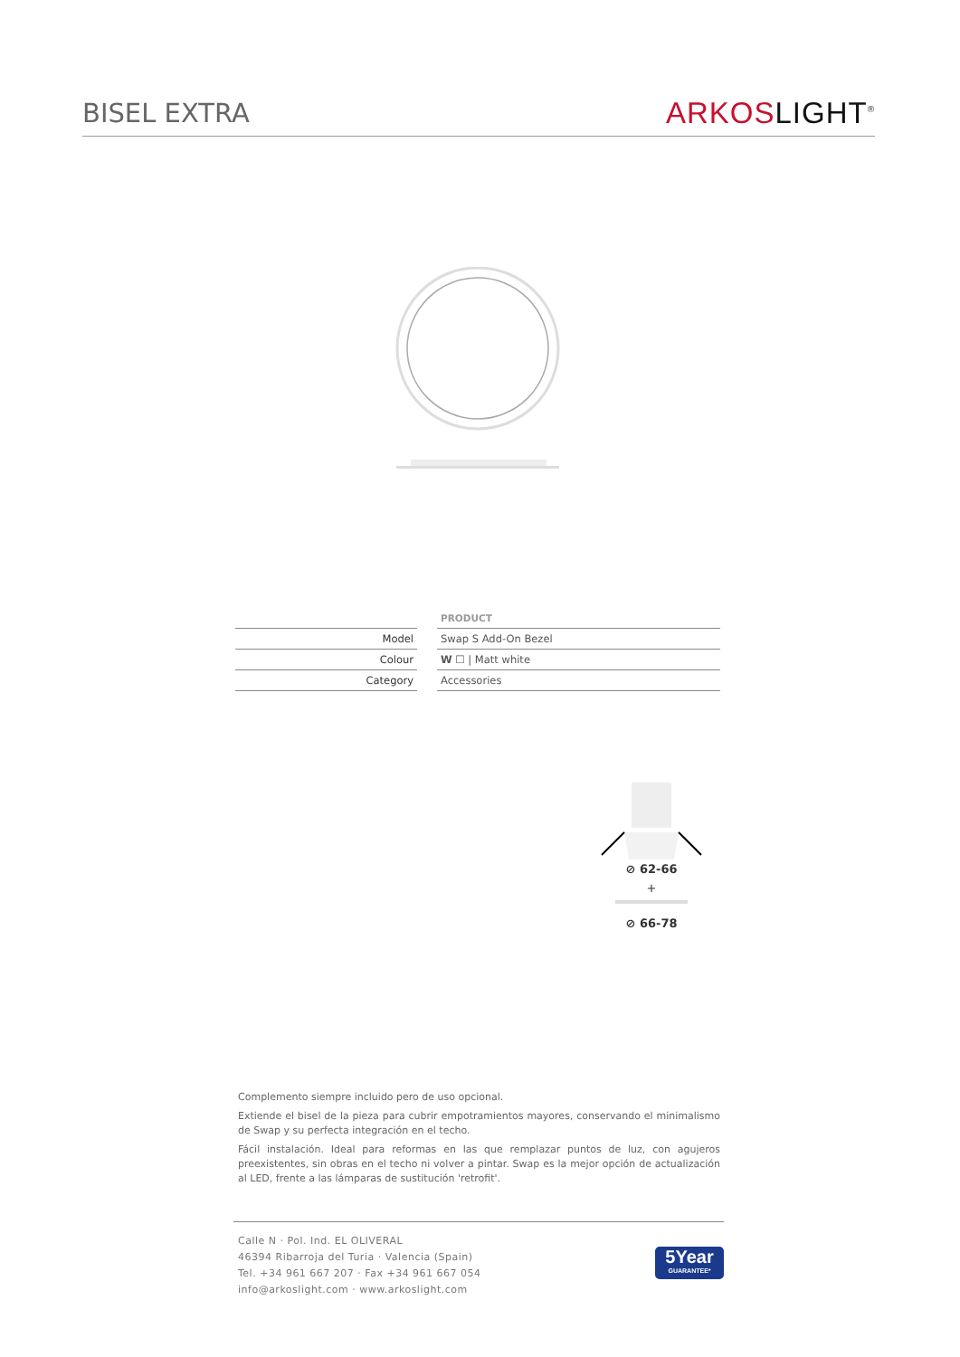BISEL EXTRA
ARKOS LIGHT<sup>®</sup>
| | | PRODUCT |
| Model | | Swap S Add-On Bezel |
| Colour | | W ☐ / Matt white |
| Category | | Accessories |
⊘ 62-66
+
⊘ 66-78
Complemento siempre incluido pero de uso opcional.
Extiende el bisel de la pieza para cubrir empotramientos mayores, conservando el minimalismo de Swap y su perfecta integración en el techo.
Fácil instalación. Ideal para reformas en las que remplazar puntos de luz, con agujeros preexistentes, sin obras en el techo ni volver a pintar. Swap es la mejor opción de actualización al LED, frente a las lámparas de sustitución 'retrofit'.
Calle N · Pol. Ind. EL OLIVERAL
46394 Ribarroja del Turia · Valencia (Spain)
Tel. +34 961 667 207 · Fax +34 961 667 054
info@arkoslight.com · www.arkoslight.com
5Year
GUARANTEE*